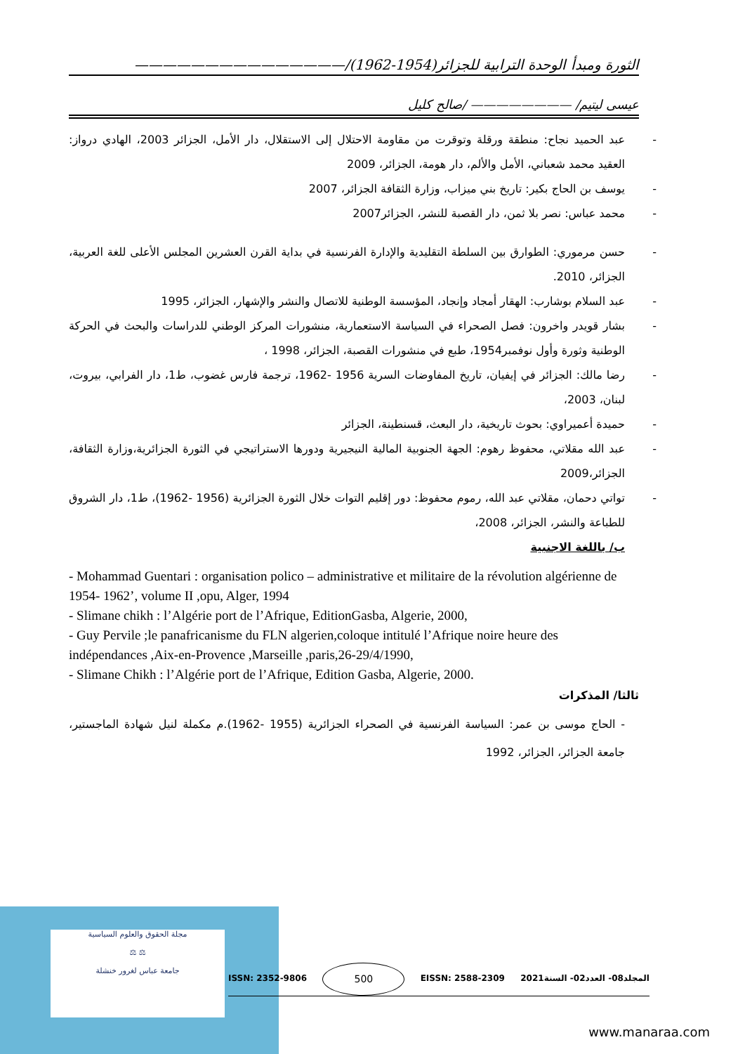الثورة ومبدأ الوحدة الترابية للجزائر(1954-1962)/———————————————
عيسى ليتيم/ ———————— /صالح كليل
- عبد الحميد نجاح: منطقة ورقلة وتوقرت من مقاومة الاحتلال إلى الاستقلال، دار الأمل، الجزائر 2003، الهادي درواز: العقيد محمد شعباني، الأمل والألم، دار هومة، الجزائر، 2009
- يوسف بن الحاج بكير: تاريخ بني ميزاب، وزارة الثقافة الجزائر، 2007
- محمد عباس: نصر بلا ثمن، دار القصبة للنشر، الجزائر2007
- حسن مرموري: الطوارق بين السلطة التقليدية والإدارة الفرنسية في بداية القرن العشرين المجلس الأعلى للغة العربية، الجزائر، 2010.
- عبد السلام بوشارب: الهقار أمجاد وإنجاد، المؤسسة الوطنية للاتصال والنشر والإشهار، الجزائر، 1995
- بشار قويدر واخرون: فصل الصحراء في السياسة الاستعمارية، منشورات المركز الوطني للدراسات والبحث في الحركة الوطنية وثورة وأول نوفمبر1954، طبع في منشورات القصبة، الجزائر، 1998 ،
- رضا مالك: الجزائر في إيفيان، تاريخ المفاوضات السرية 1956 -1962، ترجمة فارس غضوب، ط1، دار الفرابي، بيروت، لبنان، 2003،
- حميدة أعميراوي: بحوث تاريخية، دار البعث، قسنطينة، الجزائر
- عبد الله مقلاتي، محفوظ رهوم: الجهة الجنوبية المالية النيجيرية ودورها الاستراتيجي في الثورة الجزائرية،وزارة الثقافة، الجزائر،2009
- تواتي دحمان، مقلاتي عبد الله، رموم محفوظ: دور إقليم التوات خلال الثورة الجزائرية (1956 -1962)، ط1، دار الشروق للطباعة والنشر، الجزائر، 2008،
ب/ باللغة الاجنبية
- Mohammad Guentari : organisation polico – administrative et militaire de la révolution algérienne de 1954- 1962’, volume II ,opu, Alger, 1994
- Slimane chikh : l’Algérie port de l’Afrique, EditionGasba, Algerie, 2000,
- Guy Pervile ;le panafricanisme du FLN algerien,coloque intitulé l’Afrique noire heure des indépendances ,Aix-en-Provence ,Marseille ,paris,26-29/4/1990,
- Slimane Chikh : l’Algérie port de l’Afrique, Edition Gasba, Algerie, 2000.
ثالثا/ المذكرات
- الحاج موسى بن عمر: السياسة الفرنسية في الصحراء الجزائرية (1955 -1962).م مكملة لنيل شهادة الماجستير، جامعة الجزائر، الجزائر، 1992
مجلة الحقوق والعلوم السياسية
⚖ ⚖
جامعة عباس لغرور خنشلة
ISSN: 2352-9806 500 EISSN: 2588-2309 المجلد08- العدد02- السنة2021
www.manaraa.com